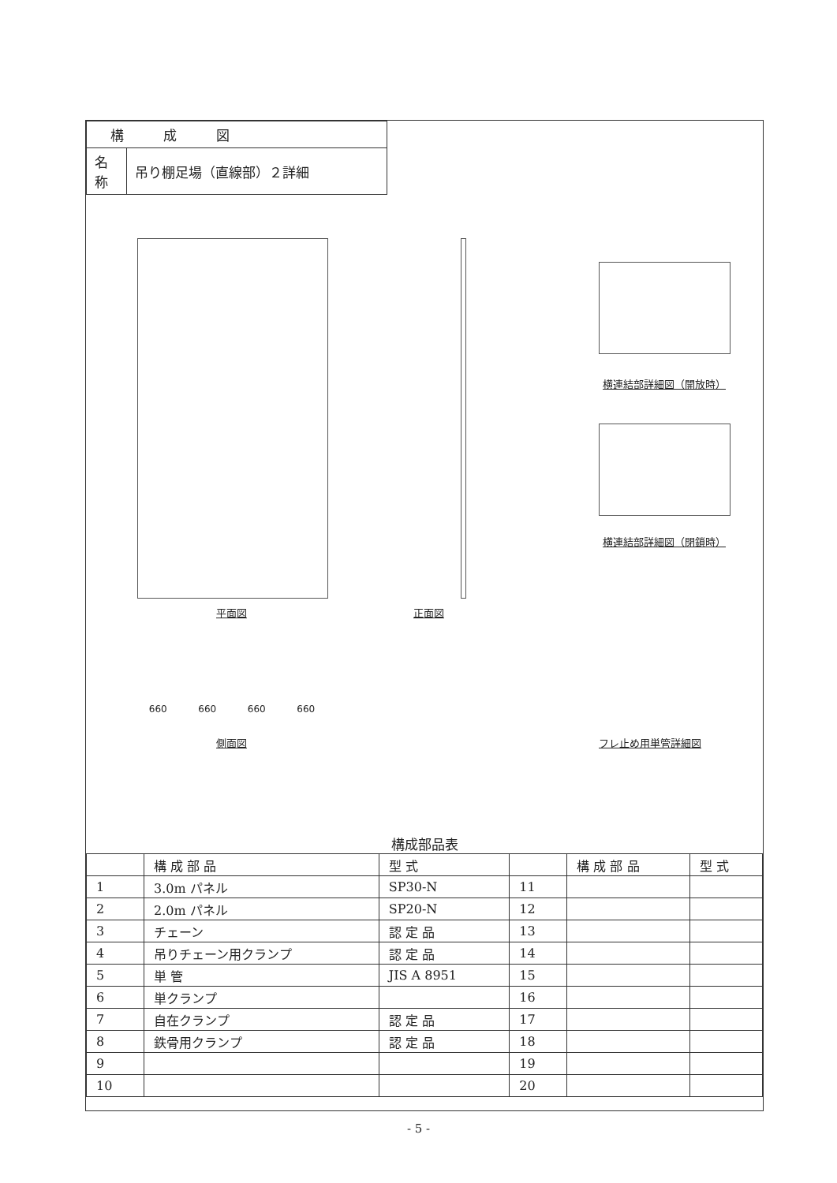| 構成図 | |
| 名 称 | 吊り棚足場（直線部）２詳細 |
平面図 正面図
横連結部詳細図（開放時）
横連結部詳細図（閉鎖時）
660 660 660 660
側面図 フレ止め用単管詳細図
構成部品表
| | 構 成 部 品 | 型 式 | | 構 成 部 品 | 型 式 |
| --- | --- | --- | --- | --- | --- |
| 1 | 3.0m パネル | SP30-N | 11 | | |
| 2 | 2.0m パネル | SP20-N | 12 | | |
| 3 | チェーン | 認 定 品 | 13 | | |
| 4 | 吊りチェーン用クランプ | 認 定 品 | 14 | | |
| 5 | 単 管 | JIS A 8951 | 15 | | |
| 6 | 単クランプ | | 16 | | |
| 7 | 自在クランプ | 認 定 品 | 17 | | |
| 8 | 鉄骨用クランプ | 認 定 品 | 18 | | |
| 9 | | | 19 | | |
| 10 | | | 20 | | |
- 5 -